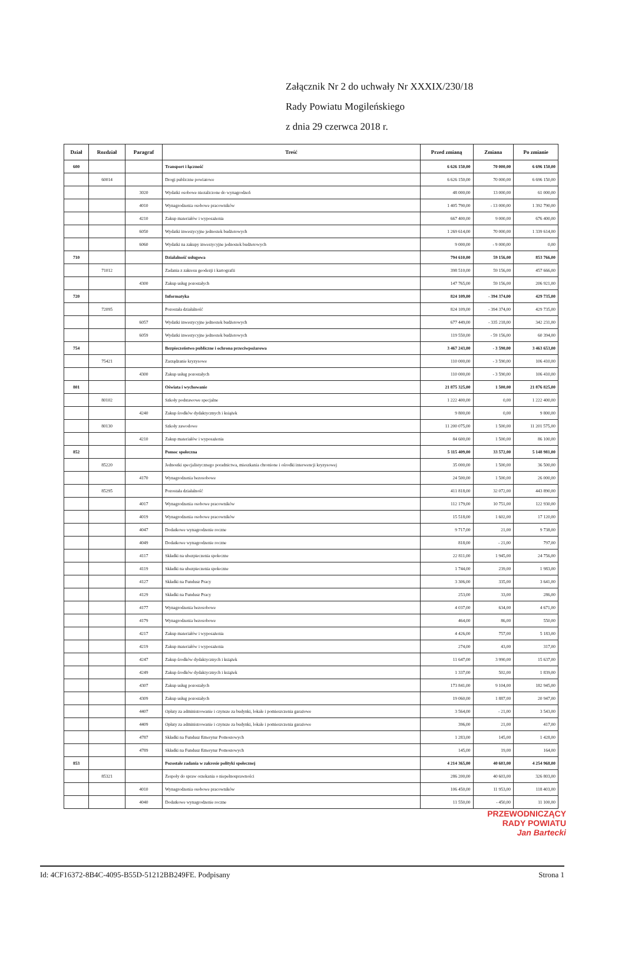Załącznik Nr 2 do uchwały Nr XXXIX/230/18
Rady Powiatu Mogileńskiego
z dnia 29 czerwca 2018 r.
| Dział | Rozdział | Paragraf | Treść | Przed zmianą | Zmiana | Po zmianie |
| --- | --- | --- | --- | --- | --- | --- |
| 600 | | | Transport i łączność | 6 626 150,00 | 70 000,00 | 6 696 150,00 |
| | 60014 | | Drogi publiczne powiatowe | 6 626 150,00 | 70 000,00 | 6 696 150,00 |
| | | 3020 | Wydatki osobowe niezaliczone do wynagrodzeń | 48 000,00 | 13 000,00 | 61 000,00 |
| | | 4010 | Wynagrodzenia osobowe pracowników | 1 405 790,00 | - 13 000,00 | 1 392 790,00 |
| | | 4210 | Zakup materiałów i wyposażenia | 667 400,00 | 9 000,00 | 676 400,00 |
| | | 6050 | Wydatki inwestycyjne jednostek budżetowych | 1 269 614,00 | 70 000,00 | 1 339 614,00 |
| | | 6060 | Wydatki na zakupy inwestycyjne jednostek budżetowych | 9 000,00 | - 9 000,00 | 0,00 |
| 710 | | | Działalność usługowa | 794 610,00 | 59 156,00 | 853 766,00 |
| | 71012 | | Zadania z zakresu geodezji i kartografii | 398 510,00 | 59 156,00 | 457 666,00 |
| | | 4300 | Zakup usług pozostałych | 147 765,00 | 59 156,00 | 206 921,00 |
| 720 | | | Informatyka | 824 109,00 | - 394 374,00 | 429 735,00 |
| | 72095 | | Pozostała działalność | 824 109,00 | - 394 374,00 | 429 735,00 |
| | | 6057 | Wydatki inwestycyjne jednostek budżetowych | 677 449,00 | - 335 218,00 | 342 231,00 |
| | | 6059 | Wydatki inwestycyjne jednostek budżetowych | 119 550,00 | - 59 156,00 | 60 394,00 |
| 754 | | | Bezpieczeństwo publiczne i ochrona przeciwpożarowa | 3 467 243,00 | - 3 590,00 | 3 463 653,00 |
| | 75421 | | Zarządzanie kryzysowe | 110 000,00 | - 3 590,00 | 106 410,00 |
| | | 4300 | Zakup usług pozostałych | 110 000,00 | - 3 590,00 | 106 410,00 |
| 801 | | | Oświata i wychowanie | 21 875 325,00 | 1 500,00 | 21 876 825,00 |
| | 80102 | | Szkoły podstawowe specjalne | 1 222 400,00 | 0,00 | 1 222 400,00 |
| | | 4240 | Zakup środków dydaktycznych i książek | 9 800,00 | 0,00 | 9 800,00 |
| | 80130 | | Szkoły zawodowe | 11 200 075,00 | 1 500,00 | 11 201 575,00 |
| | | 4210 | Zakup materiałów i wyposażenia | 84 600,00 | 1 500,00 | 86 100,00 |
| 852 | | | Pomoc społeczna | 5 115 409,00 | 33 572,00 | 5 148 981,00 |
| | 85220 | | Jednostki specjalistycznego poradnictwa, mieszkania chronione i ośrodki interwencji kryzysowej | 35 000,00 | 1 500,00 | 36 500,00 |
| | | 4170 | Wynagrodzenia bezosobowe | 24 500,00 | 1 500,00 | 26 000,00 |
| | 85295 | | Pozostała działalność | 411 818,00 | 32 072,00 | 443 890,00 |
| | | 4017 | Wynagrodzenia osobowe pracowników | 112 179,00 | 10 751,00 | 122 930,00 |
| | | 4019 | Wynagrodzenia osobowe pracowników | 15 518,00 | 1 602,00 | 17 120,00 |
| | | 4047 | Dodatkowe wynagrodzenie roczne | 9 717,00 | 21,00 | 9 738,00 |
| | | 4049 | Dodatkowe wynagrodzenie roczne | 818,00 | - 21,00 | 797,00 |
| | | 4117 | Składki na ubezpieczenia społeczne | 22 811,00 | 1 945,00 | 24 756,00 |
| | | 4119 | Składki na ubezpieczenia społeczne | 1 744,00 | 239,00 | 1 983,00 |
| | | 4127 | Składki na Fundusz Pracy | 3 306,00 | 335,00 | 3 641,00 |
| | | 4129 | Składki na Fundusz Pracy | 253,00 | 33,00 | 286,00 |
| | | 4177 | Wynagrodzenia bezosobowe | 4 037,00 | 634,00 | 4 671,00 |
| | | 4179 | Wynagrodzenia bezosobowe | 464,00 | 86,00 | 550,00 |
| | | 4217 | Zakup materiałów i wyposażenia | 4 426,00 | 757,00 | 5 183,00 |
| | | 4219 | Zakup materiałów i wyposażenia | 274,00 | 43,00 | 317,00 |
| | | 4247 | Zakup środków dydaktycznych i książek | 11 647,00 | 3 990,00 | 15 637,00 |
| | | 4249 | Zakup środków dydaktycznych i książek | 1 337,00 | 502,00 | 1 839,00 |
| | | 4307 | Zakup usług pozostałych | 173 841,00 | 9 104,00 | 182 945,00 |
| | | 4309 | Zakup usług pozostałych | 19 060,00 | 1 887,00 | 20 947,00 |
| | | 4407 | Opłaty za administrowanie i czynsze za budynki, lokale i pomieszczenia garażowe | 3 564,00 | - 21,00 | 3 543,00 |
| | | 4409 | Opłaty za administrowanie i czynsze za budynki, lokale i pomieszczenia garażowe | 396,00 | 21,00 | 417,00 |
| | | 4787 | Składki na Fundusz Emerytur Pomostowych | 1 283,00 | 145,00 | 1 428,00 |
| | | 4789 | Składki na Fundusz Emerytur Pomostowych | 145,00 | 19,00 | 164,00 |
| 853 | | | Pozostałe zadania w zakresie polityki społecznej | 4 214 365,00 | 40 603,00 | 4 254 968,00 |
| | 85321 | | Zespoły do spraw orzekania o niepełnosprawności | 286 200,00 | 40 603,00 | 326 803,00 |
| | | 4010 | Wynagrodzenia osobowe pracowników | 106 450,00 | 11 953,00 | 118 403,00 |
| | | 4040 | Dodatkowe wynagrodzenie roczne | 11 550,00 | - 450,00 | 11 100,00 |
PRZEWODNICZĄCY
RADY POWIATU
Jan Bartecki
Id: 4CF16372-8B4C-4095-B55D-51212BB249FE. Podpisany Strona 1